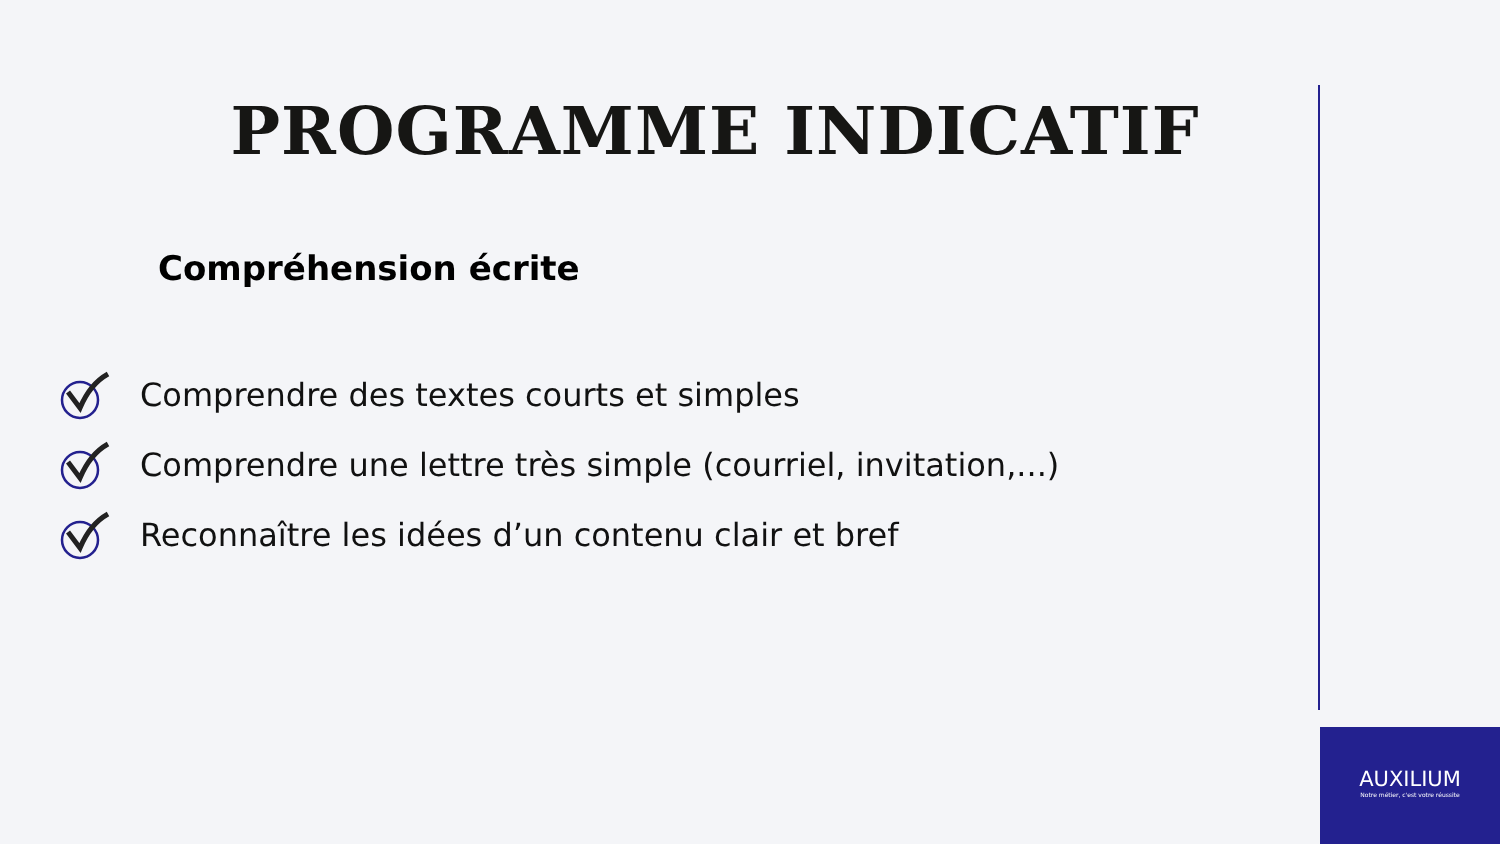PROGRAMME INDICATIF
Compréhension écrite
Comprendre des textes courts et simples
Comprendre une lettre très simple (courriel, invitation,...)
Reconnaître les idées d’un contenu clair et bref
AUXILIUM
Notre métier, c'est votre réussite